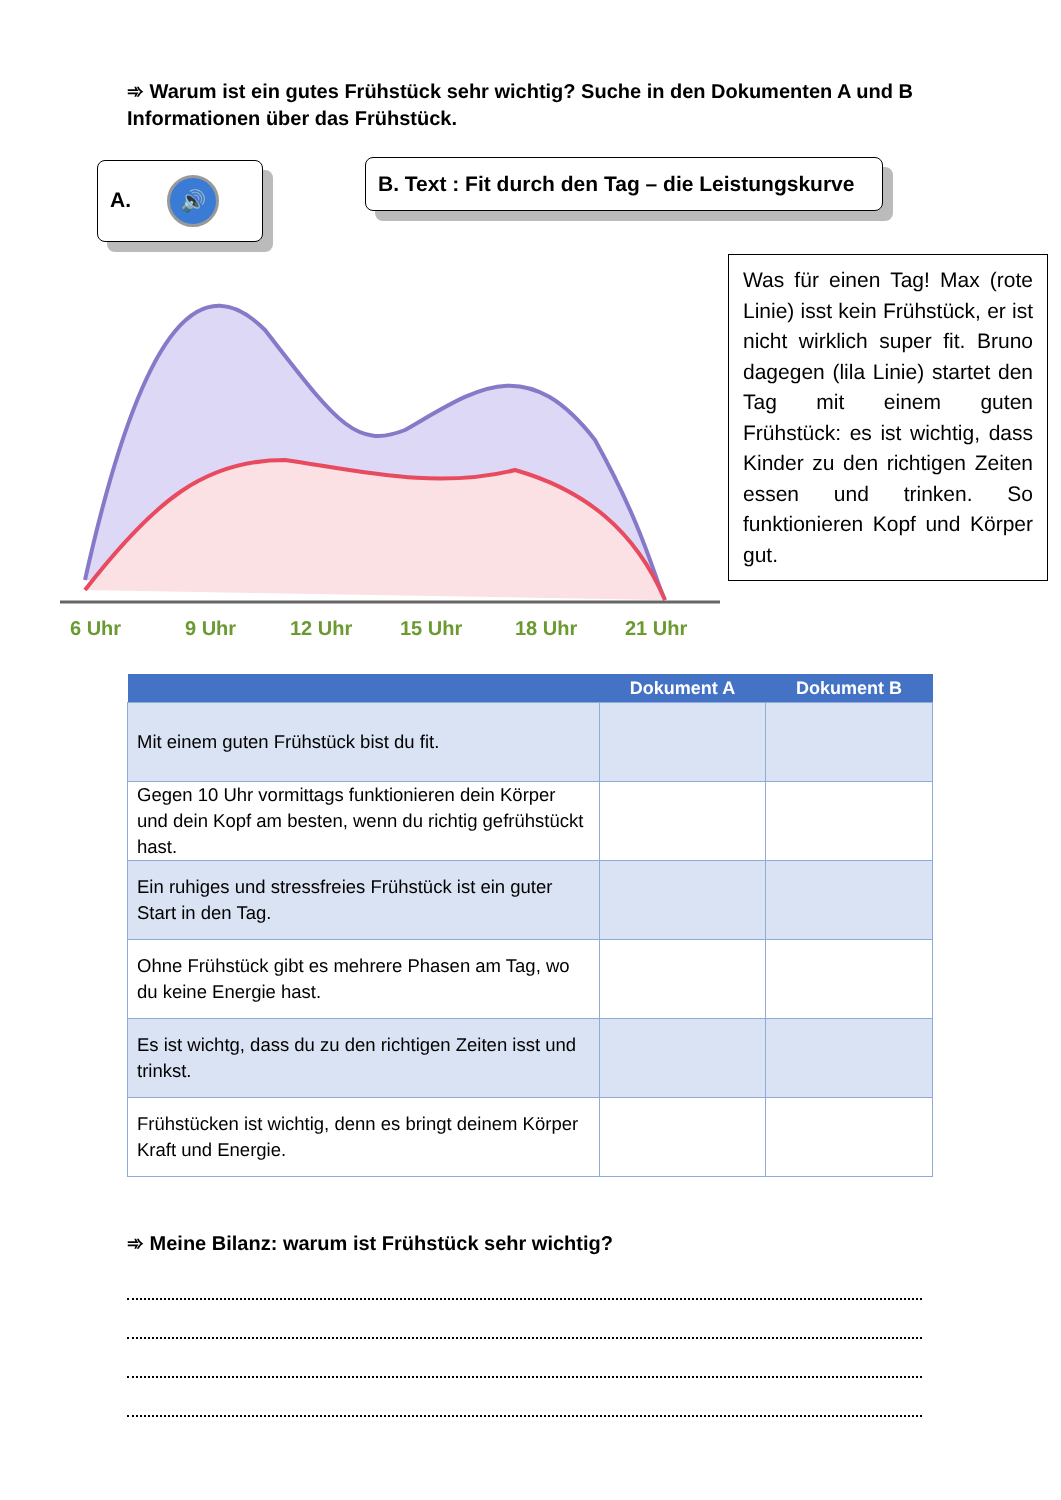➾ Warum ist ein gutes Frühstück sehr wichtig? Suche in den Dokumenten A und B Informationen über das Frühstück.
A. 🔊
B. Text : Fit durch den Tag – die Leistungskurve
6 Uhr
9 Uhr
12 Uhr
15 Uhr
18 Uhr
21 Uhr
Was für einen Tag! Max (rote Linie) isst kein Frühstück, er ist nicht wirklich super fit. Bruno dagegen (lila Linie) startet den Tag mit einem guten Frühstück: es ist wichtig, dass Kinder zu den richtigen Zeiten essen und trinken. So funktionieren Kopf und Körper gut.
| | Dokument A | Dokument B |
| --- | --- | --- |
| Mit einem guten Frühstück bist du fit. | | |
| Gegen 10 Uhr vormittags funktionieren dein Körper und dein Kopf am besten, wenn du richtig gefrühstückt hast. | | |
| Ein ruhiges und stressfreies Frühstück ist ein guter Start in den Tag. | | |
| Ohne Frühstück gibt es mehrere Phasen am Tag, wo du keine Energie hast. | | |
| Es ist wichtg, dass du zu den richtigen Zeiten isst und trinkst. | | |
| Frühstücken ist wichtig, denn es bringt deinem Körper Kraft und Energie. | | |
➾ Meine Bilanz: warum ist Frühstück sehr wichtig?